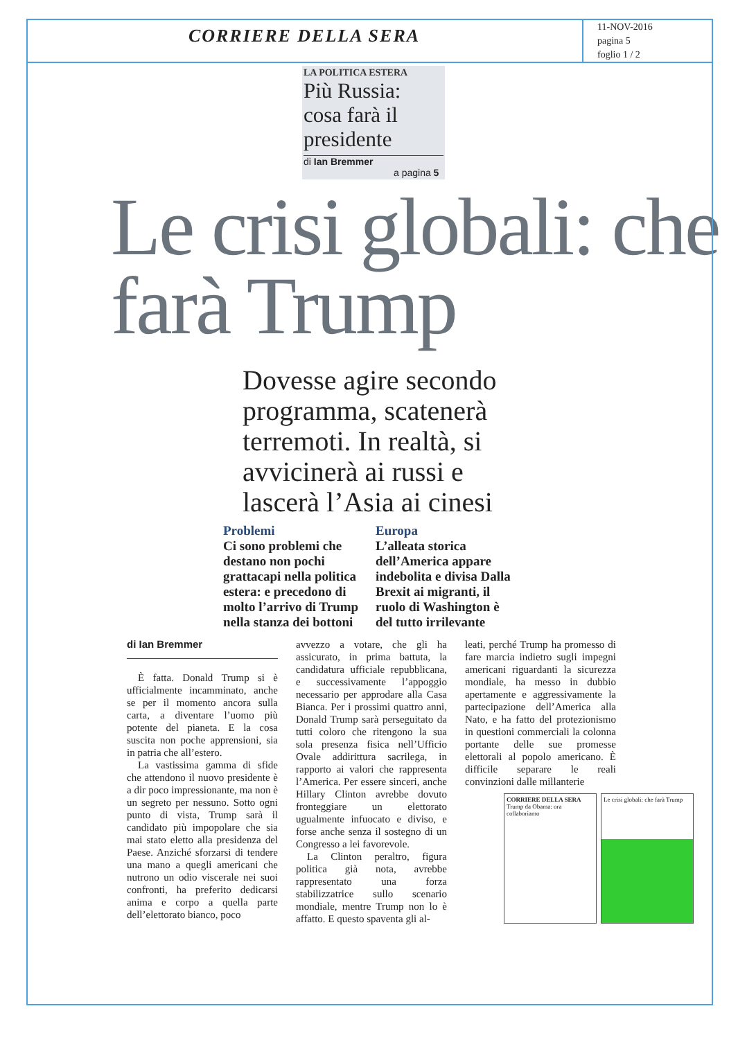CORRIERE DELLA SERA
11-NOV-2016
pagina 5
foglio 1 / 2
LA POLITICA ESTERA
Più Russia: cosa farà il presidente
di Ian Bremmer
a pagina 5
Le crisi globali: che farà Trump
Dovesse agire secondo programma, scatenerà terremoti. In realtà, si avvicinerà ai russi e lascerà l’Asia ai cinesi
Problemi
Ci sono problemi che destano non pochi grattacapi nella politica estera: e precedono di molto l’arrivo di Trump nella stanza dei bottoni
Europa
L’alleata storica dell’America appare indebolita e divisa Dalla Brexit ai migranti, il ruolo di Washington è del tutto irrilevante
di Ian Bremmer
È fatta. Donald Trump si è ufficialmente incamminato, anche se per il momento ancora sulla carta, a diventare l’uomo più potente del pianeta. E la cosa suscita non poche apprensioni, sia in patria che all’estero.
La vastissima gamma di sfide che attendono il nuovo presidente è a dir poco impressionante, ma non è un segreto per nessuno. Sotto ogni punto di vista, Trump sarà il candidato più impopolare che sia mai stato eletto alla presidenza del Paese. Anziché sforzarsi di tendere una mano a quegli americani che nutrono un odio viscerale nei suoi confronti, ha preferito dedicarsi anima e corpo a quella parte dell’elettorato bianco, poco
avvezzo a votare, che gli ha assicurato, in prima battuta, la candidatura ufficiale repubblicana, e successivamente l’appoggio necessario per approdare alla Casa Bianca. Per i prossimi quattro anni, Donald Trump sarà perseguitato da tutti coloro che ritengono la sua sola presenza fisica nell’Ufficio Ovale addirittura sacrilega, in rapporto ai valori che rappresenta l’America. Per essere sinceri, anche Hillary Clinton avrebbe dovuto fronteggiare un elettorato ugualmente infuocato e diviso, e forse anche senza il sostegno di un Congresso a lei favorevole.
La Clinton peraltro, figura politica già nota, avrebbe rappresentato una forza stabilizzatrice sullo scenario mondiale, mentre Trump non lo è affatto. E questo spaventa gli al-
leati, perché Trump ha promesso di fare marcia indietro sugli impegni americani riguardanti la sicurezza mondiale, ha messo in dubbio apertamente e aggressivamente la partecipazione dell’America alla Nato, e ha fatto del protezionismo in questioni commerciali la colonna portante delle sue promesse elettorali al popolo americano. È difficile separare le reali convinzioni dalle millanterie
CORRIERE DELLA SERA
Trump da Obama: ora collaboriamo
Le crisi globali: che farà Trump